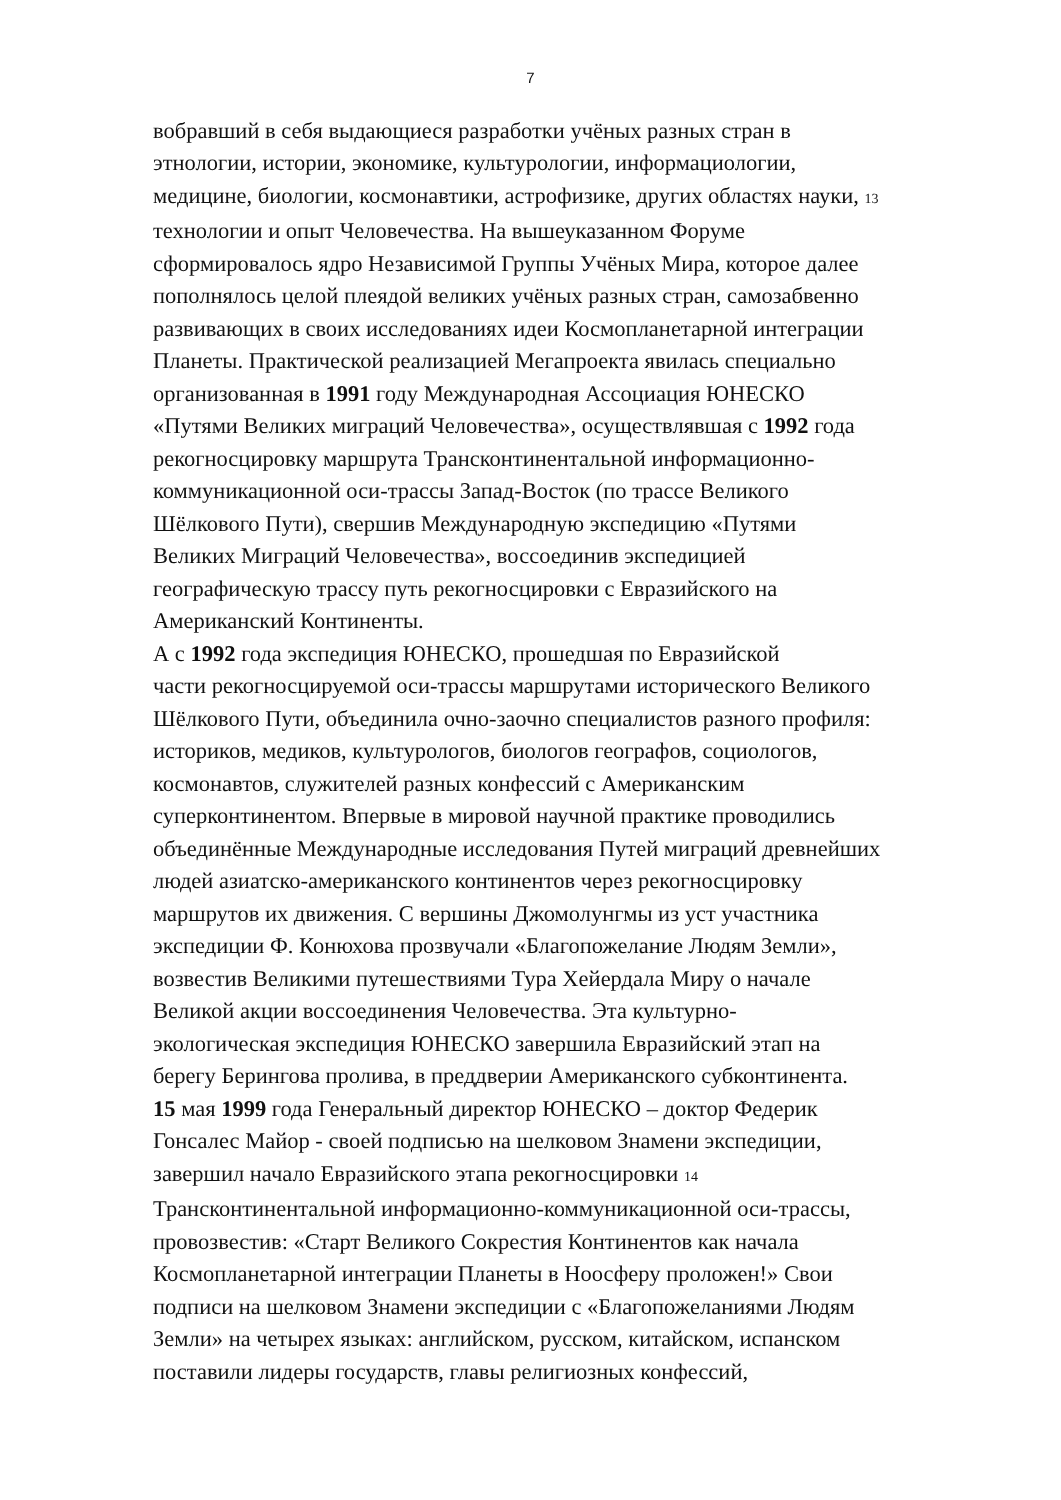7
вобравший в себя выдающиеся разработки учёных разных стран в
этнологии, истории, экономике, культурологии, информациологии,
медицине, биологии, космонавтики, астрофизике, других областях науки, 13
технологии и опыт Человечества. На вышеуказанном Форуме
сформировалось ядро Независимой Группы Учёных Мира, которое далее
пополнялось целой плеядой великих учёных разных стран, самозабвенно
развивающих в своих исследованиях идеи Космопланетарной интеграции
Планеты. Практической реализацией Мегапроекта явилась специально
организованная в 1991 году Международная Ассоциация ЮНЕСКО
«Путями Великих миграций Человечества», осуществлявшая с 1992 года
рекогносцировку маршрута Трансконтинентальной информационно-
коммуникационной оси-трассы Запад-Восток (по трассе Великого
Шёлкового Пути), свершив Международную экспедицию «Путями
Великих Миграций Человечества», воссоединив экспедицией
географическую трассу путь рекогносцировки с Евразийского на
Американский Континенты.
А с 1992 года экспедиция ЮНЕСКО, прошедшая по Евразийской
части рекогносцируемой оси-трассы маршрутами исторического Великого
Шёлкового Пути, объединила очно-заочно специалистов разного профиля:
историков, медиков, культурологов, биологов географов, социологов,
космонавтов, служителей разных конфессий с Американским
суперконтинентом. Впервые в мировой научной практике проводились
объединённые Международные исследования Путей миграций древнейших
людей азиатско-американского континентов через рекогносцировку
маршрутов их движения. С вершины Джомолунгмы из уст участника
экспедиции Ф. Конюхова прозвучали «Благопожелание Людям Земли»,
возвестив Великими путешествиями Тура Хейердала Миру о начале
Великой акции воссоединения Человечества. Эта культурно-
экологическая экспедиция ЮНЕСКО завершила Евразийский этап на
берегу Берингова пролива, в преддверии Американского субконтинента.
15 мая 1999 года Генеральный директор ЮНЕСКО – доктор Федерик
Гонсалес Майор - своей подписью на шелковом Знамени экспедиции,
завершил начало Евразийского этапа рекогносцировки 14
Трансконтинентальной информационно-коммуникационной оси-трассы,
провозвестив: «Старт Великого Сокрестия Континентов как начала
Космопланетарной интеграции Планеты в Ноосферу проложен!» Свои
подписи на шелковом Знамени экспедиции с «Благопожеланиями Людям
Земли» на четырех языках: английском, русском, китайском, испанском
поставили лидеры государств, главы религиозных конфессий,